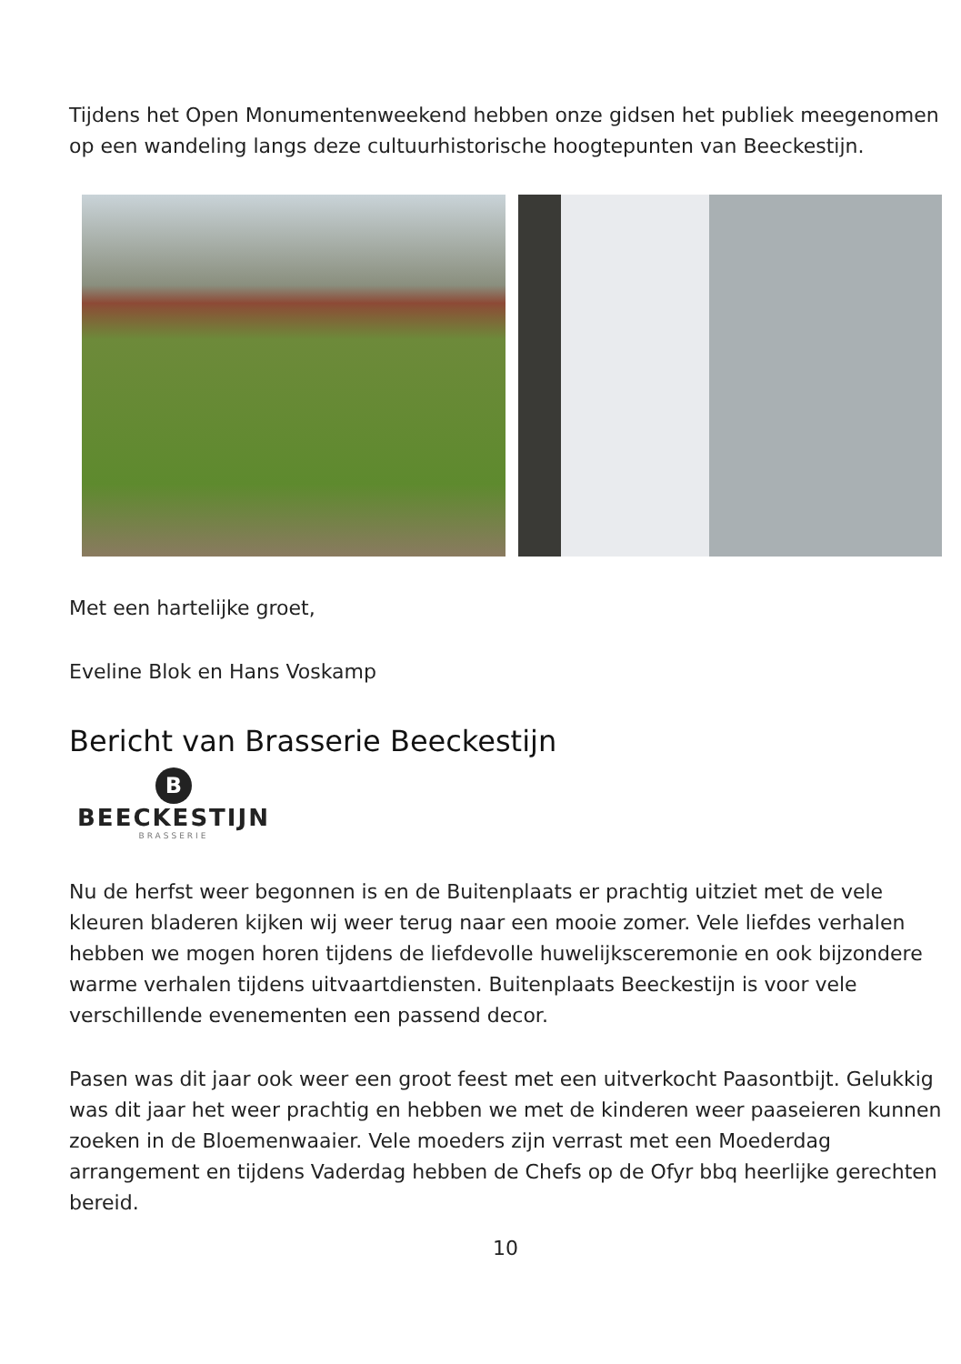Tijdens het Open Monumentenweekend hebben onze gidsen het publiek meegenomen op een wandeling langs deze cultuurhistorische hoogtepunten van Beeckestijn.
Met een hartelijke groet,
Eveline Blok en Hans Voskamp
Bericht van Brasserie Beeckestijn
B
BEECKESTIJN
BRASSERIE
Nu de herfst weer begonnen is en de Buitenplaats er prachtig uitziet met de vele kleuren bladeren kijken wij weer terug naar een mooie zomer. Vele liefdes verhalen hebben we mogen horen tijdens de liefdevolle huwelijksceremonie en ook bijzondere warme verhalen tijdens uitvaartdiensten. Buitenplaats Beeckestijn is voor vele verschillende evenementen een passend decor.
Pasen was dit jaar ook weer een groot feest met een uitverkocht Paasontbijt. Gelukkig was dit jaar het weer prachtig en hebben we met de kinderen weer paaseieren kunnen zoeken in de Bloemenwaaier. Vele moeders zijn verrast met een Moederdag arrangement en tijdens Vaderdag hebben de Chefs op de Ofyr bbq heerlijke gerechten bereid.
10